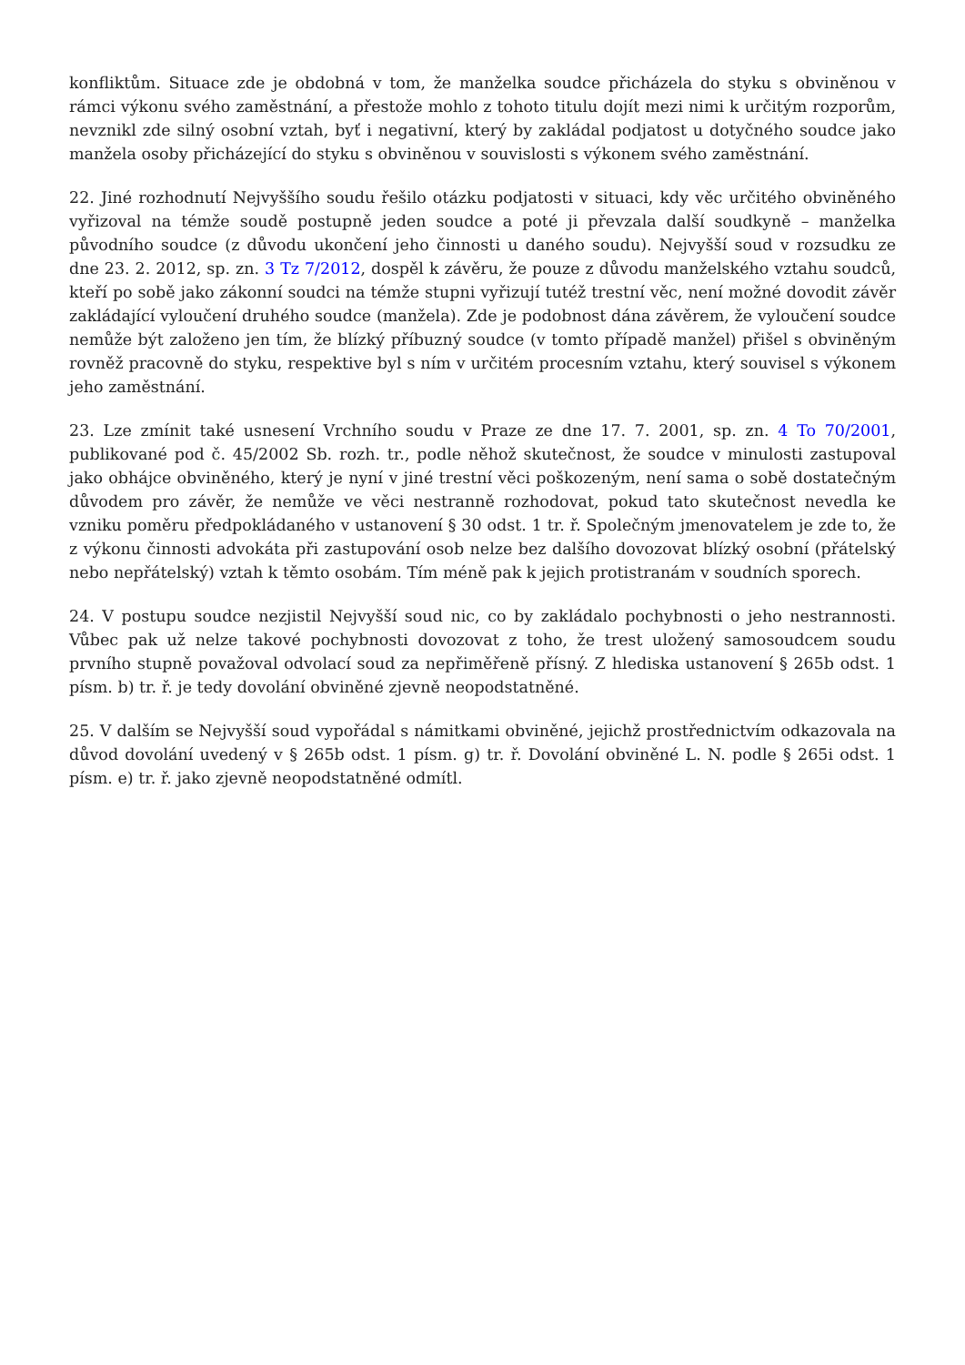konfliktům. Situace zde je obdobná v tom, že manželka soudce přicházela do styku s obviněnou v rámci výkonu svého zaměstnání, a přestože mohlo z tohoto titulu dojít mezi nimi k určitým rozporům, nevznikl zde silný osobní vztah, byť i negativní, který by zakládal podjatost u dotyčného soudce jako manžela osoby přicházející do styku s obviněnou v souvislosti s výkonem svého zaměstnání.
22. Jiné rozhodnutí Nejvyššího soudu řešilo otázku podjatosti v situaci, kdy věc určitého obviněného vyřizoval na témže soudě postupně jeden soudce a poté ji převzala další soudkyně – manželka původního soudce (z důvodu ukončení jeho činnosti u daného soudu). Nejvyšší soud v rozsudku ze dne 23. 2. 2012, sp. zn. 3 Tz 7/2012, dospěl k závěru, že pouze z důvodu manželského vztahu soudců, kteří po sobě jako zákonní soudci na témže stupni vyřizují tutéž trestní věc, není možné dovodit závěr zakládající vyloučení druhého soudce (manžela). Zde je podobnost dána závěrem, že vyloučení soudce nemůže být založeno jen tím, že blízký příbuzný soudce (v tomto případě manžel) přišel s obviněným rovněž pracovně do styku, respektive byl s ním v určitém procesním vztahu, který souvisel s výkonem jeho zaměstnání.
23. Lze zmínit také usnesení Vrchního soudu v Praze ze dne 17. 7. 2001, sp. zn. 4 To 70/2001, publikované pod č. 45/2002 Sb. rozh. tr., podle něhož skutečnost, že soudce v minulosti zastupoval jako obhájce obviněného, který je nyní v jiné trestní věci poškozeným, není sama o sobě dostatečným důvodem pro závěr, že nemůže ve věci nestranně rozhodovat, pokud tato skutečnost nevedla ke vzniku poměru předpokládaného v ustanovení § 30 odst. 1 tr. ř. Společným jmenovatelem je zde to, že z výkonu činnosti advokáta při zastupování osob nelze bez dalšího dovozovat blízký osobní (přátelský nebo nepřátelský) vztah k těmto osobám. Tím méně pak k jejich protistranám v soudních sporech.
24. V postupu soudce nezjistil Nejvyšší soud nic, co by zakládalo pochybnosti o jeho nestrannosti. Vůbec pak už nelze takové pochybnosti dovozovat z toho, že trest uložený samosoudcem soudu prvního stupně považoval odvolací soud za nepřiměřeně přísný. Z hlediska ustanovení § 265b odst. 1 písm. b) tr. ř. je tedy dovolání obviněné zjevně neopodstatněné.
25. V dalším se Nejvyšší soud vypořádal s námitkami obviněné, jejichž prostřednictvím odkazovala na důvod dovolání uvedený v § 265b odst. 1 písm. g) tr. ř. Dovolání obviněné L. N. podle § 265i odst. 1 písm. e) tr. ř. jako zjevně neopodstatněné odmítl.